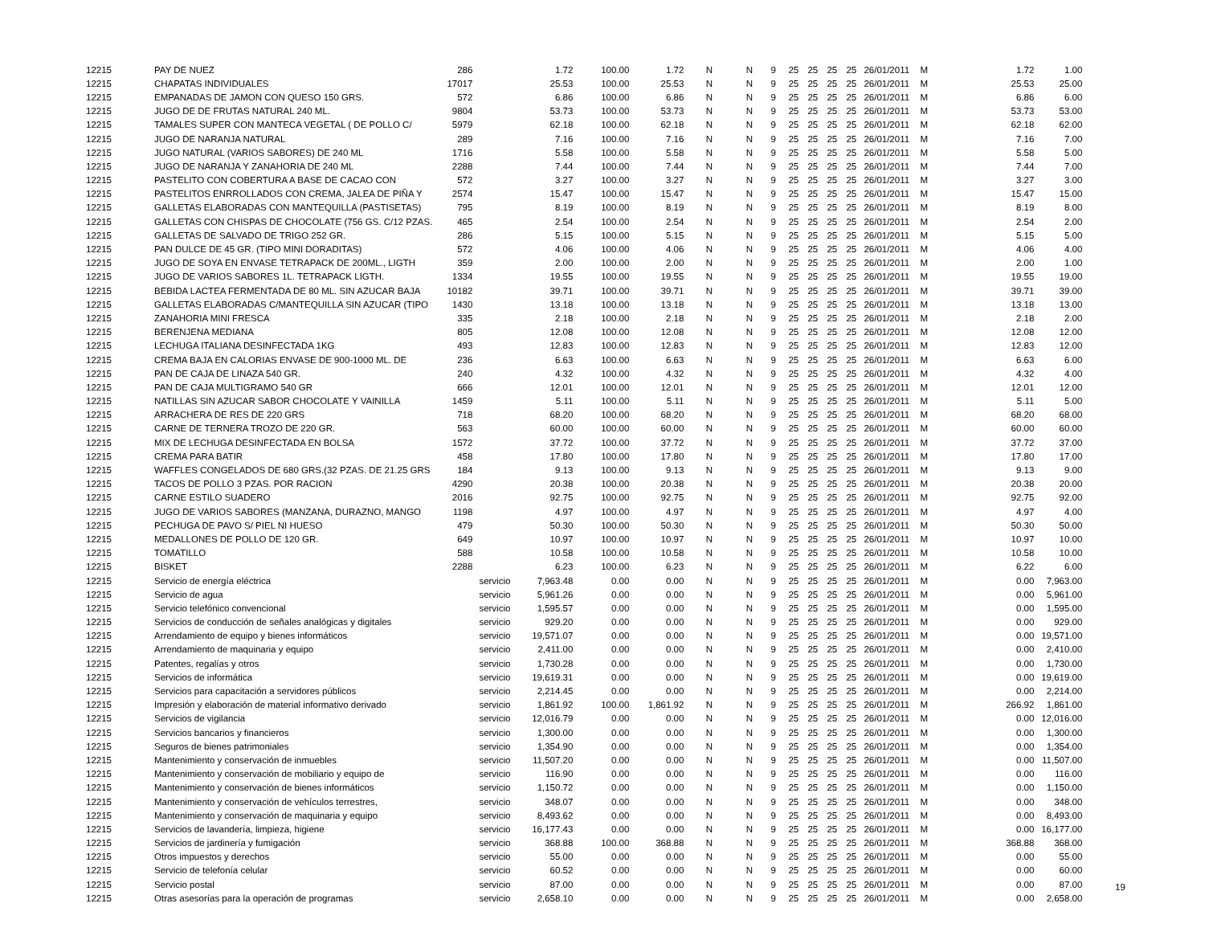| 12215 | PAY DE NUEZ | 286 | | 1.72 | 100.00 | 1.72 | N | N | 9 | 25 | 25 | 25 | 25 | 26/01/2011 | M | 1.72 | 1.00 |
| 12215 | CHAPATAS INDIVIDUALES | 17017 | | 25.53 | 100.00 | 25.53 | N | N | 9 | 25 | 25 | 25 | 25 | 26/01/2011 | M | 25.53 | 25.00 |
| 12215 | EMPANADAS DE JAMON CON QUESO 150 GRS. | 572 | | 6.86 | 100.00 | 6.86 | N | N | 9 | 25 | 25 | 25 | 25 | 26/01/2011 | M | 6.86 | 6.00 |
| 12215 | JUGO DE DE FRUTAS NATURAL 240 ML. | 9804 | | 53.73 | 100.00 | 53.73 | N | N | 9 | 25 | 25 | 25 | 25 | 26/01/2011 | M | 53.73 | 53.00 |
| 12215 | TAMALES SUPER CON MANTECA VEGETAL ( DE POLLO C/ | 5979 | | 62.18 | 100.00 | 62.18 | N | N | 9 | 25 | 25 | 25 | 25 | 26/01/2011 | M | 62.18 | 62.00 |
| 12215 | JUGO DE NARANJA NATURAL | 289 | | 7.16 | 100.00 | 7.16 | N | N | 9 | 25 | 25 | 25 | 25 | 26/01/2011 | M | 7.16 | 7.00 |
| 12215 | JUGO NATURAL (VARIOS SABORES) DE 240 ML | 1716 | | 5.58 | 100.00 | 5.58 | N | N | 9 | 25 | 25 | 25 | 25 | 26/01/2011 | M | 5.58 | 5.00 |
| 12215 | JUGO DE NARANJA Y ZANAHORIA DE 240 ML | 2288 | | 7.44 | 100.00 | 7.44 | N | N | 9 | 25 | 25 | 25 | 25 | 26/01/2011 | M | 7.44 | 7.00 |
| 12215 | PASTELITO CON COBERTURA A BASE DE CACAO CON | 572 | | 3.27 | 100.00 | 3.27 | N | N | 9 | 25 | 25 | 25 | 25 | 26/01/2011 | M | 3.27 | 3.00 |
| 12215 | PASTELITOS ENRROLLADOS CON CREMA, JALEA DE PIÑA Y | 2574 | | 15.47 | 100.00 | 15.47 | N | N | 9 | 25 | 25 | 25 | 25 | 26/01/2011 | M | 15.47 | 15.00 |
| 12215 | GALLETAS ELABORADAS CON MANTEQUILLA (PASTISETAS) | 795 | | 8.19 | 100.00 | 8.19 | N | N | 9 | 25 | 25 | 25 | 25 | 26/01/2011 | M | 8.19 | 8.00 |
| 12215 | GALLETAS CON CHISPAS DE CHOCOLATE (756 GS. C/12 PZAS. | 465 | | 2.54 | 100.00 | 2.54 | N | N | 9 | 25 | 25 | 25 | 25 | 26/01/2011 | M | 2.54 | 2.00 |
| 12215 | GALLETAS DE SALVADO DE TRIGO 252 GR. | 286 | | 5.15 | 100.00 | 5.15 | N | N | 9 | 25 | 25 | 25 | 25 | 26/01/2011 | M | 5.15 | 5.00 |
| 12215 | PAN DULCE DE 45 GR. (TIPO MINI DORADITAS) | 572 | | 4.06 | 100.00 | 4.06 | N | N | 9 | 25 | 25 | 25 | 25 | 26/01/2011 | M | 4.06 | 4.00 |
| 12215 | JUGO DE SOYA EN ENVASE TETRAPACK DE 200ML., LIGTH | 359 | | 2.00 | 100.00 | 2.00 | N | N | 9 | 25 | 25 | 25 | 25 | 26/01/2011 | M | 2.00 | 1.00 |
| 12215 | JUGO DE VARIOS SABORES 1L. TETRAPACK LIGTH. | 1334 | | 19.55 | 100.00 | 19.55 | N | N | 9 | 25 | 25 | 25 | 25 | 26/01/2011 | M | 19.55 | 19.00 |
| 12215 | BEBIDA LACTEA FERMENTADA DE 80 ML. SIN AZUCAR BAJA | 10182 | | 39.71 | 100.00 | 39.71 | N | N | 9 | 25 | 25 | 25 | 25 | 26/01/2011 | M | 39.71 | 39.00 |
| 12215 | GALLETAS ELABORADAS C/MANTEQUILLA SIN AZUCAR (TIPO | 1430 | | 13.18 | 100.00 | 13.18 | N | N | 9 | 25 | 25 | 25 | 25 | 26/01/2011 | M | 13.18 | 13.00 |
| 12215 | ZANAHORIA MINI FRESCA | 335 | | 2.18 | 100.00 | 2.18 | N | N | 9 | 25 | 25 | 25 | 25 | 26/01/2011 | M | 2.18 | 2.00 |
| 12215 | BERENJENA MEDIANA | 805 | | 12.08 | 100.00 | 12.08 | N | N | 9 | 25 | 25 | 25 | 25 | 26/01/2011 | M | 12.08 | 12.00 |
| 12215 | LECHUGA ITALIANA DESINFECTADA 1KG | 493 | | 12.83 | 100.00 | 12.83 | N | N | 9 | 25 | 25 | 25 | 25 | 26/01/2011 | M | 12.83 | 12.00 |
| 12215 | CREMA BAJA EN CALORIAS ENVASE DE 900-1000 ML. DE | 236 | | 6.63 | 100.00 | 6.63 | N | N | 9 | 25 | 25 | 25 | 25 | 26/01/2011 | M | 6.63 | 6.00 |
| 12215 | PAN DE CAJA DE LINAZA 540 GR. | 240 | | 4.32 | 100.00 | 4.32 | N | N | 9 | 25 | 25 | 25 | 25 | 26/01/2011 | M | 4.32 | 4.00 |
| 12215 | PAN DE CAJA MULTIGRAMO 540 GR | 666 | | 12.01 | 100.00 | 12.01 | N | N | 9 | 25 | 25 | 25 | 25 | 26/01/2011 | M | 12.01 | 12.00 |
| 12215 | NATILLAS SIN AZUCAR SABOR CHOCOLATE Y VAINILLA | 1459 | | 5.11 | 100.00 | 5.11 | N | N | 9 | 25 | 25 | 25 | 25 | 26/01/2011 | M | 5.11 | 5.00 |
| 12215 | ARRACHERA DE RES DE 220 GRS | 718 | | 68.20 | 100.00 | 68.20 | N | N | 9 | 25 | 25 | 25 | 25 | 26/01/2011 | M | 68.20 | 68.00 |
| 12215 | CARNE DE TERNERA TROZO DE 220 GR. | 563 | | 60.00 | 100.00 | 60.00 | N | N | 9 | 25 | 25 | 25 | 25 | 26/01/2011 | M | 60.00 | 60.00 |
| 12215 | MIX DE LECHUGA DESINFECTADA EN BOLSA | 1572 | | 37.72 | 100.00 | 37.72 | N | N | 9 | 25 | 25 | 25 | 25 | 26/01/2011 | M | 37.72 | 37.00 |
| 12215 | CREMA PARA BATIR | 458 | | 17.80 | 100.00 | 17.80 | N | N | 9 | 25 | 25 | 25 | 25 | 26/01/2011 | M | 17.80 | 17.00 |
| 12215 | WAFFLES CONGELADOS DE 680 GRS.(32 PZAS. DE 21.25 GRS | 184 | | 9.13 | 100.00 | 9.13 | N | N | 9 | 25 | 25 | 25 | 25 | 26/01/2011 | M | 9.13 | 9.00 |
| 12215 | TACOS DE POLLO 3 PZAS. POR RACION | 4290 | | 20.38 | 100.00 | 20.38 | N | N | 9 | 25 | 25 | 25 | 25 | 26/01/2011 | M | 20.38 | 20.00 |
| 12215 | CARNE ESTILO SUADERO | 2016 | | 92.75 | 100.00 | 92.75 | N | N | 9 | 25 | 25 | 25 | 25 | 26/01/2011 | M | 92.75 | 92.00 |
| 12215 | JUGO DE VARIOS SABORES (MANZANA, DURAZNO, MANGO | 1198 | | 4.97 | 100.00 | 4.97 | N | N | 9 | 25 | 25 | 25 | 25 | 26/01/2011 | M | 4.97 | 4.00 |
| 12215 | PECHUGA DE PAVO S/ PIEL NI HUESO | 479 | | 50.30 | 100.00 | 50.30 | N | N | 9 | 25 | 25 | 25 | 25 | 26/01/2011 | M | 50.30 | 50.00 |
| 12215 | MEDALLONES DE POLLO DE 120 GR. | 649 | | 10.97 | 100.00 | 10.97 | N | N | 9 | 25 | 25 | 25 | 25 | 26/01/2011 | M | 10.97 | 10.00 |
| 12215 | TOMATILLO | 588 | | 10.58 | 100.00 | 10.58 | N | N | 9 | 25 | 25 | 25 | 25 | 26/01/2011 | M | 10.58 | 10.00 |
| 12215 | BISKET | 2288 | | 6.23 | 100.00 | 6.23 | N | N | 9 | 25 | 25 | 25 | 25 | 26/01/2011 | M | 6.22 | 6.00 |
| 12215 | Servicio de energía eléctrica | | servicio | 7,963.48 | 0.00 | 0.00 | N | N | 9 | 25 | 25 | 25 | 25 | 26/01/2011 | M | 0.00 | 7,963.00 |
| 12215 | Servicio de agua | | servicio | 5,961.26 | 0.00 | 0.00 | N | N | 9 | 25 | 25 | 25 | 25 | 26/01/2011 | M | 0.00 | 5,961.00 |
| 12215 | Servicio telefónico convencional | | servicio | 1,595.57 | 0.00 | 0.00 | N | N | 9 | 25 | 25 | 25 | 25 | 26/01/2011 | M | 0.00 | 1,595.00 |
| 12215 | Servicios de conducción de señales analógicas y digitales | | servicio | 929.20 | 0.00 | 0.00 | N | N | 9 | 25 | 25 | 25 | 25 | 26/01/2011 | M | 0.00 | 929.00 |
| 12215 | Arrendamiento de equipo y bienes informáticos | | servicio | 19,571.07 | 0.00 | 0.00 | N | N | 9 | 25 | 25 | 25 | 25 | 26/01/2011 | M | 0.00 | 19,571.00 |
| 12215 | Arrendamiento de maquinaria y equipo | | servicio | 2,411.00 | 0.00 | 0.00 | N | N | 9 | 25 | 25 | 25 | 25 | 26/01/2011 | M | 0.00 | 2,410.00 |
| 12215 | Patentes, regalías y otros | | servicio | 1,730.28 | 0.00 | 0.00 | N | N | 9 | 25 | 25 | 25 | 25 | 26/01/2011 | M | 0.00 | 1,730.00 |
| 12215 | Servicios de informática | | servicio | 19,619.31 | 0.00 | 0.00 | N | N | 9 | 25 | 25 | 25 | 25 | 26/01/2011 | M | 0.00 | 19,619.00 |
| 12215 | Servicios para capacitación a servidores públicos | | servicio | 2,214.45 | 0.00 | 0.00 | N | N | 9 | 25 | 25 | 25 | 25 | 26/01/2011 | M | 0.00 | 2,214.00 |
| 12215 | Impresión y elaboración de material informativo derivado | | servicio | 1,861.92 | 100.00 | 1,861.92 | N | N | 9 | 25 | 25 | 25 | 25 | 26/01/2011 | M | 266.92 | 1,861.00 |
| 12215 | Servicios de vigilancia | | servicio | 12,016.79 | 0.00 | 0.00 | N | N | 9 | 25 | 25 | 25 | 25 | 26/01/2011 | M | 0.00 | 12,016.00 |
| 12215 | Servicios bancarios y financieros | | servicio | 1,300.00 | 0.00 | 0.00 | N | N | 9 | 25 | 25 | 25 | 25 | 26/01/2011 | M | 0.00 | 1,300.00 |
| 12215 | Seguros de bienes patrimoniales | | servicio | 1,354.90 | 0.00 | 0.00 | N | N | 9 | 25 | 25 | 25 | 25 | 26/01/2011 | M | 0.00 | 1,354.00 |
| 12215 | Mantenimiento y conservación de inmuebles | | servicio | 11,507.20 | 0.00 | 0.00 | N | N | 9 | 25 | 25 | 25 | 25 | 26/01/2011 | M | 0.00 | 11,507.00 |
| 12215 | Mantenimiento y conservación de mobiliario y equipo de | | servicio | 116.90 | 0.00 | 0.00 | N | N | 9 | 25 | 25 | 25 | 25 | 26/01/2011 | M | 0.00 | 116.00 |
| 12215 | Mantenimiento y conservación de bienes informáticos | | servicio | 1,150.72 | 0.00 | 0.00 | N | N | 9 | 25 | 25 | 25 | 25 | 26/01/2011 | M | 0.00 | 1,150.00 |
| 12215 | Mantenimiento y conservación de vehículos terrestres, | | servicio | 348.07 | 0.00 | 0.00 | N | N | 9 | 25 | 25 | 25 | 25 | 26/01/2011 | M | 0.00 | 348.00 |
| 12215 | Mantenimiento y conservación de maquinaria y equipo | | servicio | 8,493.62 | 0.00 | 0.00 | N | N | 9 | 25 | 25 | 25 | 25 | 26/01/2011 | M | 0.00 | 8,493.00 |
| 12215 | Servicios de lavandería, limpieza, higiene | | servicio | 16,177.43 | 0.00 | 0.00 | N | N | 9 | 25 | 25 | 25 | 25 | 26/01/2011 | M | 0.00 | 16,177.00 |
| 12215 | Servicios de jardinería y fumigación | | servicio | 368.88 | 100.00 | 368.88 | N | N | 9 | 25 | 25 | 25 | 25 | 26/01/2011 | M | 368.88 | 368.00 |
| 12215 | Otros impuestos y derechos | | servicio | 55.00 | 0.00 | 0.00 | N | N | 9 | 25 | 25 | 25 | 25 | 26/01/2011 | M | 0.00 | 55.00 |
| 12215 | Servicio de telefonía celular | | servicio | 60.52 | 0.00 | 0.00 | N | N | 9 | 25 | 25 | 25 | 25 | 26/01/2011 | M | 0.00 | 60.00 |
| 12215 | Servicio postal | | servicio | 87.00 | 0.00 | 0.00 | N | N | 9 | 25 | 25 | 25 | 25 | 26/01/2011 | M | 0.00 | 87.00 |
| 12215 | Otras asesorías para la operación de programas | | servicio | 2,658.10 | 0.00 | 0.00 | N | N | 9 | 25 | 25 | 25 | 25 | 26/01/2011 | M | 0.00 | 2,658.00 |
19